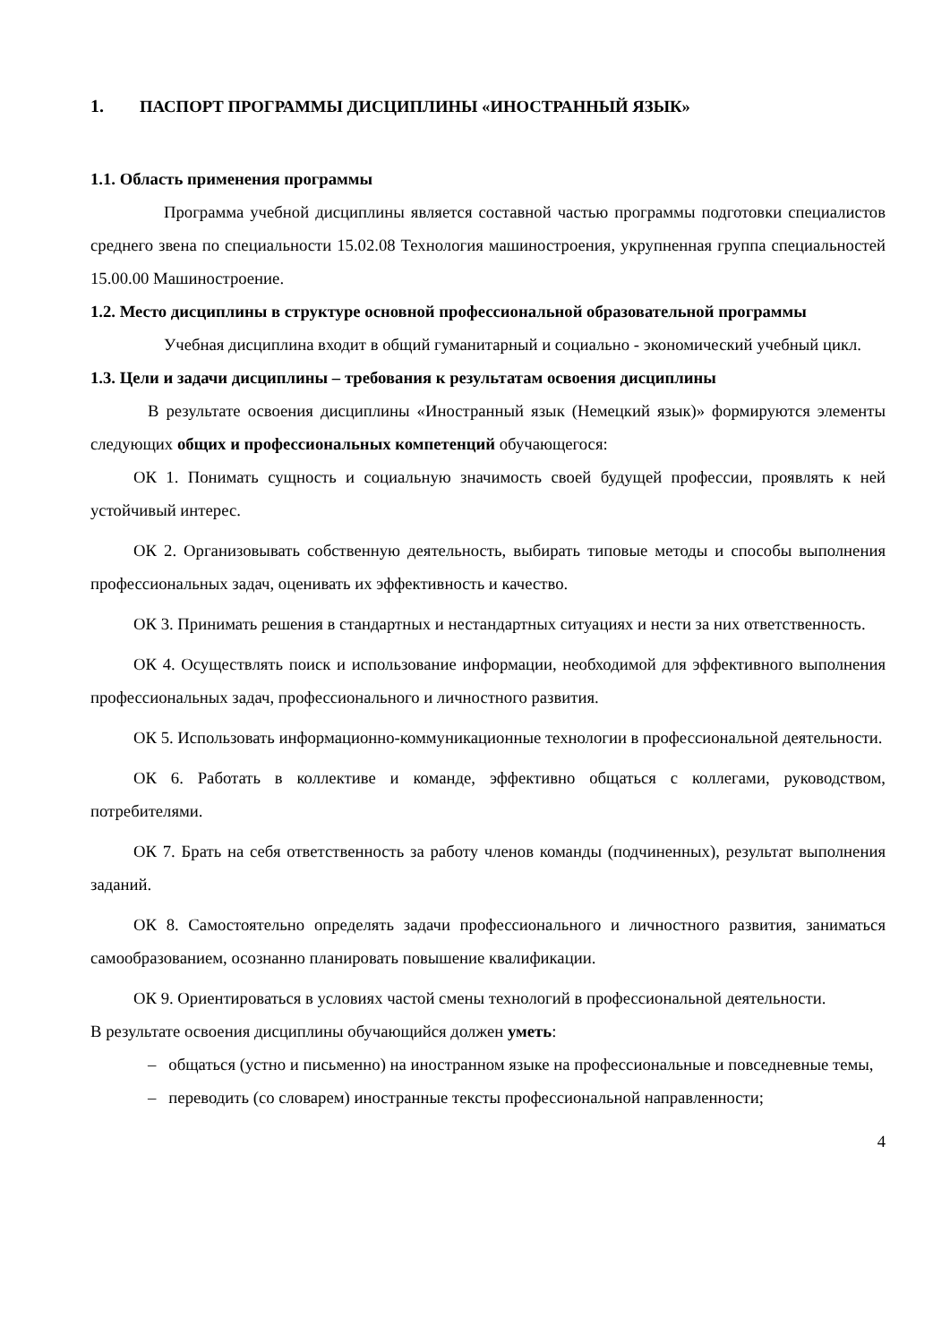1. ПАСПОРТ ПРОГРАММЫ ДИСЦИПЛИНЫ «ИНОСТРАННЫЙ ЯЗЫК»
1.1. Область применения программы
Программа учебной дисциплины является составной частью программы подготовки специалистов среднего звена по специальности 15.02.08 Технология машиностроения, укрупненная группа специальностей 15.00.00 Машиностроение.
1.2. Место дисциплины в структуре основной профессиональной образовательной программы
Учебная дисциплина входит в общий гуманитарный и социально - экономический учебный цикл.
1.3. Цели и задачи дисциплины – требования к результатам освоения дисциплины
В результате освоения дисциплины «Иностранный язык (Немецкий язык)» формируются элементы следующих общих и профессиональных компетенций обучающегося:
ОК 1. Понимать сущность и социальную значимость своей будущей профессии, проявлять к ней устойчивый интерес.
ОК 2. Организовывать собственную деятельность, выбирать типовые методы и способы выполнения профессиональных задач, оценивать их эффективность и качество.
ОК 3. Принимать решения в стандартных и нестандартных ситуациях и нести за них ответственность.
ОК 4. Осуществлять поиск и использование информации, необходимой для эффективного выполнения профессиональных задач, профессионального и личностного развития.
ОК 5. Использовать информационно-коммуникационные технологии в профессиональной деятельности.
ОК 6. Работать в коллективе и команде, эффективно общаться с коллегами, руководством, потребителями.
ОК 7. Брать на себя ответственность за работу членов команды (подчиненных), результат выполнения заданий.
ОК 8. Самостоятельно определять задачи профессионального и личностного развития, заниматься самообразованием, осознанно планировать повышение квалификации.
ОК 9. Ориентироваться в условиях частой смены технологий в профессиональной деятельности.
В результате освоения дисциплины обучающийся должен уметь:
– общаться (устно и письменно) на иностранном языке на профессиональные и повседневные темы,
– переводить (со словарем) иностранные тексты профессиональной направленности;
4